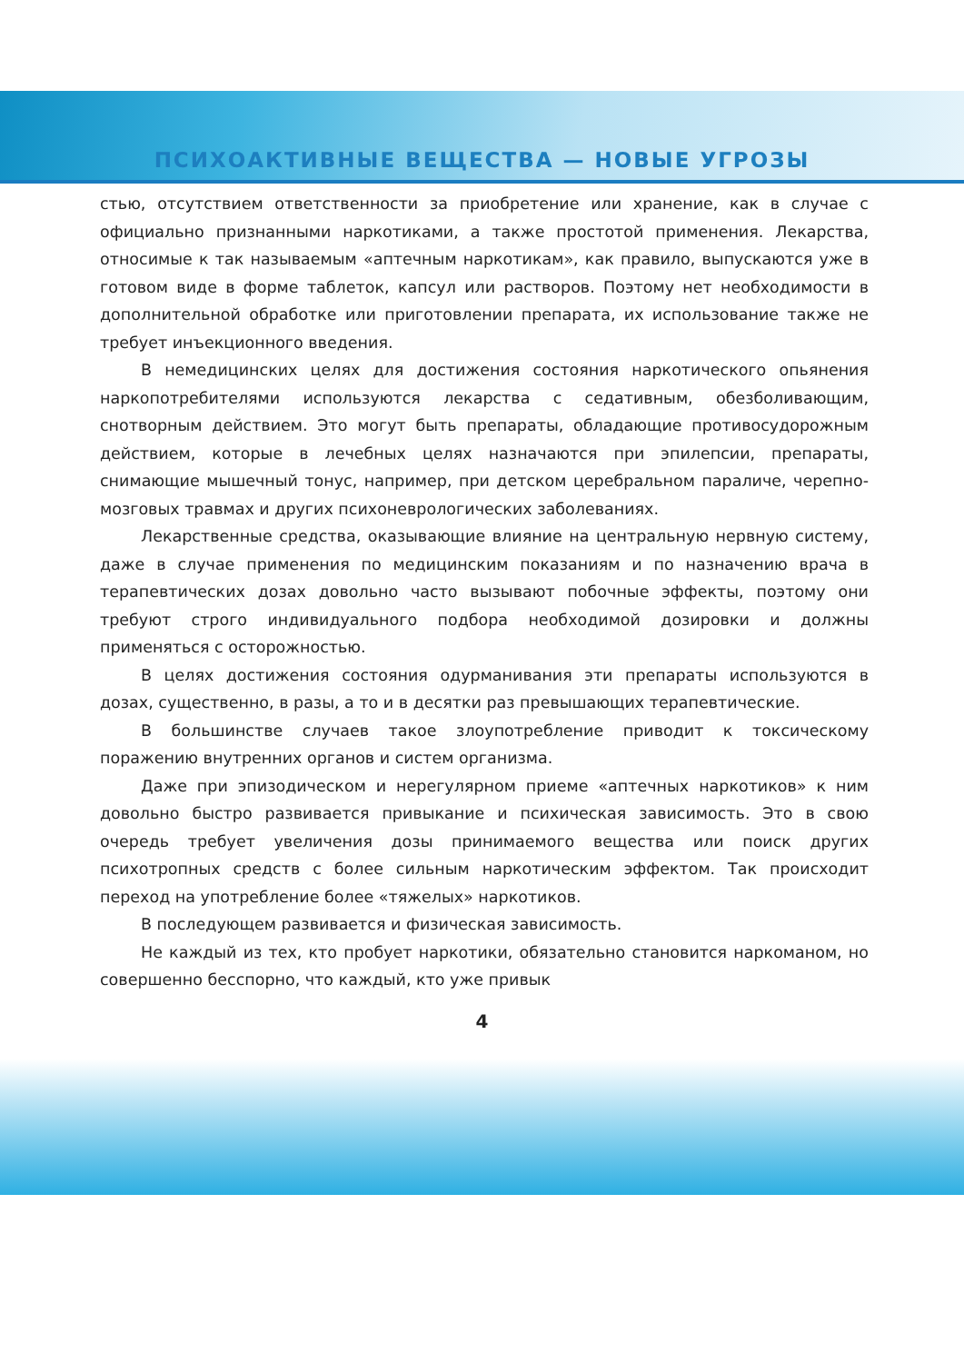ПСИХОАКТИВНЫЕ ВЕЩЕСТВА — НОВЫЕ УГРОЗЫ
стью, отсутствием ответственности за приобретение или хранение, как в случае с официально признанными наркотиками, а также простотой применения. Лекарства, относимые к так называемым «аптечным наркотикам», как правило, выпускаются уже в готовом виде в форме таблеток, капсул или растворов. Поэтому нет необходимости в дополнительной обработке или приготовлении препарата, их использование также не требует инъекционного введения.
В немедицинских целях для достижения состояния наркотического опьянения наркопотребителями используются лекарства с седативным, обезболивающим, снотворным действием. Это могут быть препараты, обладающие противосудорожным действием, которые в лечебных целях назначаются при эпилепсии, препараты, снимающие мышечный тонус, например, при детском церебральном параличе, черепно-мозговых травмах и других психоневрологических заболеваниях.
Лекарственные средства, оказывающие влияние на центральную нервную систему, даже в случае применения по медицинским показаниям и по назначению врача в терапевтических дозах довольно часто вызывают побочные эффекты, поэтому они требуют строго индивидуального подбора необходимой дозировки и должны применяться с осторожностью.
В целях достижения состояния одурманивания эти препараты используются в дозах, существенно, в разы, а то и в десятки раз превышающих терапевтические.
В большинстве случаев такое злоупотребление приводит к токсическому поражению внутренних органов и систем организма.
Даже при эпизодическом и нерегулярном приеме «аптечных наркотиков» к ним довольно быстро развивается привыкание и психическая зависимость. Это в свою очередь требует увеличения дозы принимаемого вещества или поиск других психотропных средств с более сильным наркотическим эффектом. Так происходит переход на употребление более «тяжелых» наркотиков.
В последующем развивается и физическая зависимость.
Не каждый из тех, кто пробует наркотики, обязательно становится наркоманом, но совершенно бесспорно, что каждый, кто уже привык
4